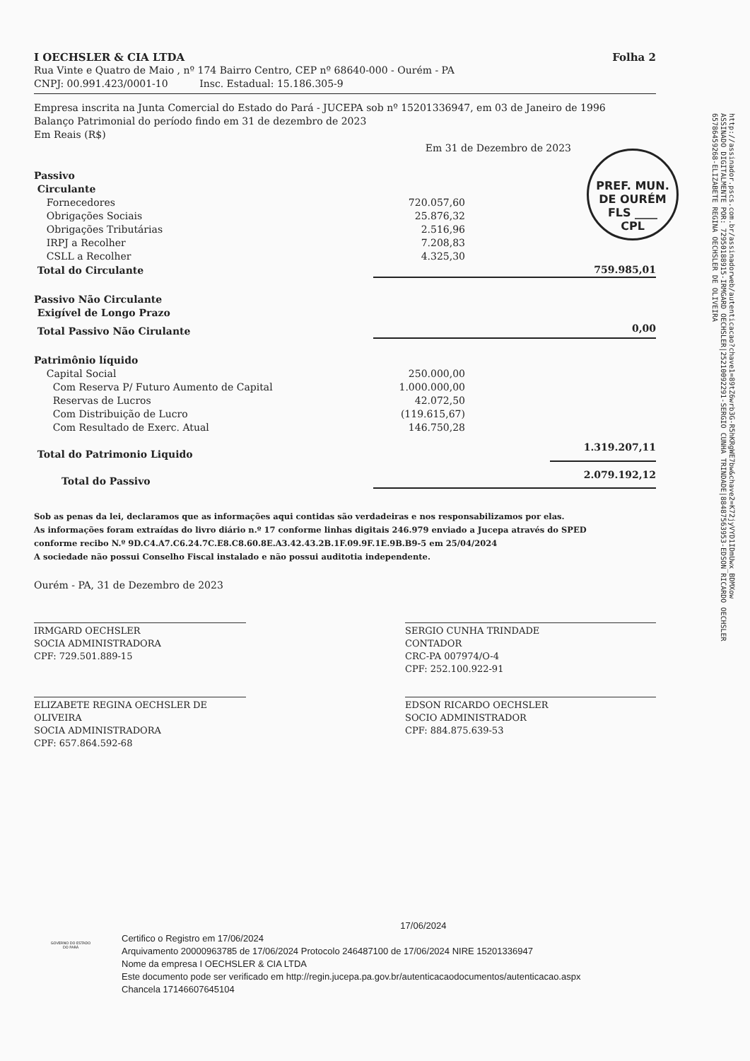I OECHSLER & CIA LTDA Folha 2
Rua Vinte e Quatro de Maio , nº 174 Bairro Centro, CEP nº 68640-000 - Ourém - PA
CNPJ: 00.991.423/0001-10 Insc. Estadual: 15.186.305-9
Empresa inscrita na Junta Comercial do Estado do Pará - JUCEPA sob nº 15201336947, em 03 de Janeiro de 1996
Balanço Patrimonial do período findo em 31 de dezembro de 2023
Em Reais (R$)
Em 31 de Dezembro de 2023
| Passivo | | |
| Circulante | | |
| Fornecedores | 720.057,60 | |
| Obrigações Sociais | 25.876,32 | |
| Obrigações Tributárias | 2.516,96 | |
| IRPJ a Recolher | 7.208,83 | |
| CSLL a Recolher | 4.325,30 | |
| Total do Circulante | | 759.985,01 |
| Passivo Não Circulante | | |
| Exigível de Longo Prazo | | |
| Total Passivo Não Cirulante | | 0,00 |
| Patrimônio líquido | | |
| Capital Social | 250.000,00 | |
| Com Reserva P/ Futuro Aumento de Capital | 1.000.000,00 | |
| Reservas de Lucros | 42.072,50 | |
| Com Distribuição de Lucro | (119.615,67) | |
| Com Resultado de Exerc. Atual | 146.750,28 | |
| Total do Patrimonio Liquido | | 1.319.207,11 |
| Total do Passivo | | 2.079.192,12 |
Sob as penas da lei, declaramos que as informações aqui contidas são verdadeiras e nos responsabilizamos por elas.
As informações foram extraídas do livro diário n.º 17 conforme linhas digitais 246.979 enviado a Jucepa através do SPED
conforme recibo N.º 9D.C4.A7.C6.24.7C.E8.C8.60.8E.A3.42.43.2B.1F.09.9F.1E.9B.B9-5 em 25/04/2024
A sociedade não possui Conselho Fiscal instalado e não possui auditotia independente.
Ourém - PA, 31 de Dezembro de 2023
IRMGARD OECHSLER
SOCIA ADMINISTRADORA
CPF: 729.501.889-15
SERGIO CUNHA TRINDADE
CONTADOR
CRC-PA 007974/O-4
CPF: 252.100.922-91
ELIZABETE REGINA OECHSLER DE OLIVEIRA
SOCIA ADMINISTRADORA
CPF: 657.864.592-68
EDSON RICARDO OECHSLER
SOCIO ADMINISTRADOR
CPF: 884.875.639-53
PREF. MUN. DE OURÉM
FLS ____
CPL
http://assinador.pscs.com.br/assinadorweb/autenticacao?chave1=89tZ6wrb3G-R5hKRgWE7bw&chave2=K72jyVYD1IDmUwx_BDMXow
ASSINADO DIGITALMENTE POR: 72950188915-IRMGARD OECHSLER|25210092291-SERGIO CUNHA TRINDADE|88487563953-EDSON RICARDO OECHSLER
65786459268-ELIZABETE REGINA OECHSLER DE OLIVEIRA
17/06/2024
Certifico o Registro em 17/06/2024
Arquivamento 20000963785 de 17/06/2024 Protocolo 246487100 de 17/06/2024 NIRE 15201336947
Nome da empresa I OECHSLER & CIA LTDA
Este documento pode ser verificado em http://regin.jucepa.pa.gov.br/autenticacaodocumentos/autenticacao.aspx
Chancela 17146607645104
GOVERNO DO ESTADO DO PARÁ